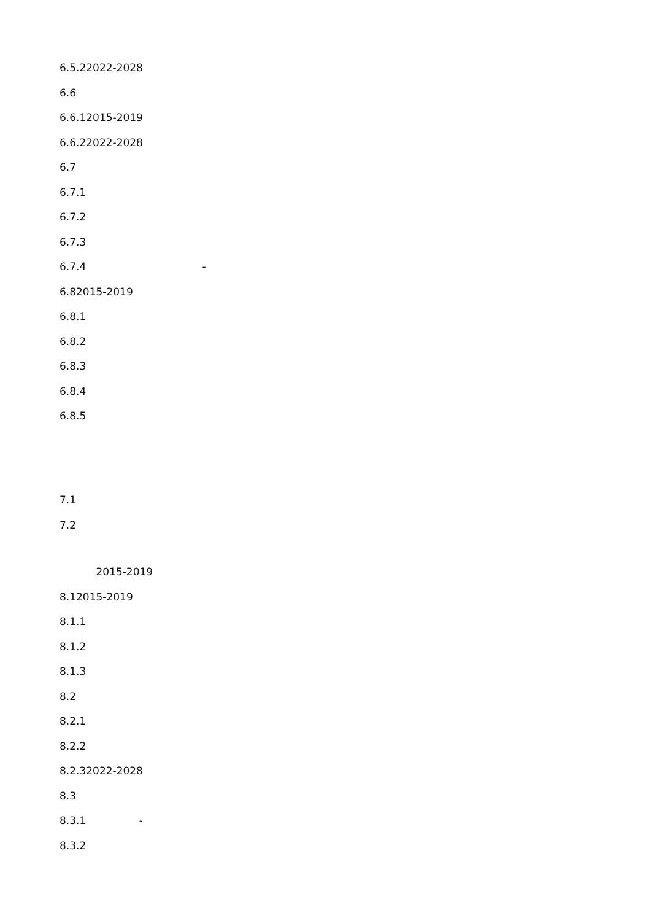6.5.22022-2028
6.6
6.6.12015-2019
6.6.22022-2028
6.7
6.7.1
6.7.2
6.7.3
6.7.4 -
6.82015-2019
6.8.1
6.8.2
6.8.3
6.8.4
6.8.5
7.1
7.2
2015-2019
8.12015-2019
8.1.1
8.1.2
8.1.3
8.2
8.2.1
8.2.2
8.2.32022-2028
8.3
8.3.1 -
8.3.2